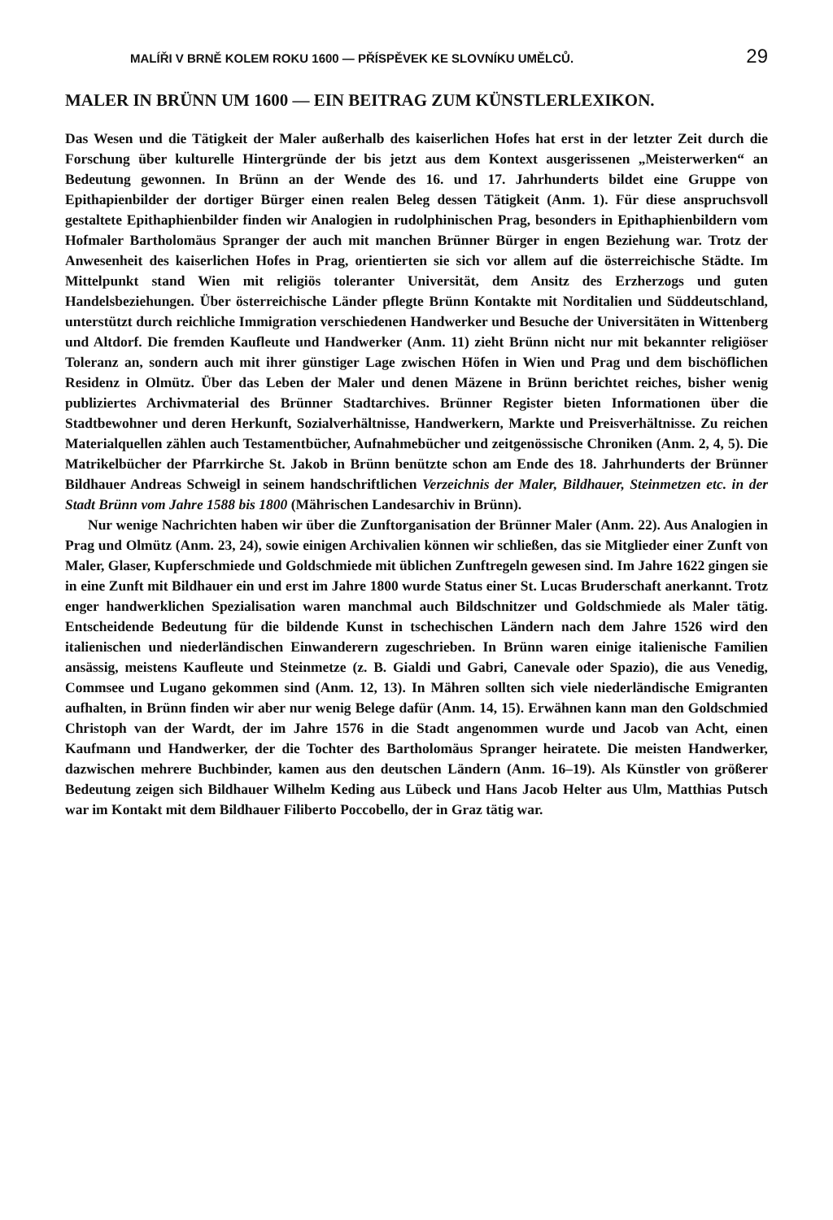MALÍŘI V BRNĚ KOLEM ROKU 1600 — PŘÍSPĚVEK KE SLOVNÍKU UMĚLCŮ. 29
MALER IN BRÜNN UM 1600 — EIN BEITRAG ZUM KÜNSTLERLEXIKON.
Das Wesen und die Tätigkeit der Maler außerhalb des kaiserlichen Hofes hat erst in der letzter Zeit durch die Forschung über kulturelle Hintergründe der bis jetzt aus dem Kontext ausgerissenen „Meisterwerken“ an Bedeutung gewonnen. In Brünn an der Wende des 16. und 17. Jahrhunderts bildet eine Gruppe von Epithapienbilder der dortiger Bürger einen realen Beleg dessen Tätigkeit (Anm. 1). Für diese anspruchsvoll gestaltete Epithaphienbilder finden wir Analogien in rudolphinischen Prag, besonders in Epithaphienbildern vom Hofmaler Bartholomäus Spranger der auch mit manchen Brünner Bürger in engen Beziehung war. Trotz der Anwesenheit des kaiserlichen Hofes in Prag, orientierten sie sich vor allem auf die österreichische Städte. Im Mittelpunkt stand Wien mit religiös toleranter Universität, dem Ansitz des Erzherzogs und guten Handelsbeziehungen. Über österreichische Länder pflegte Brünn Kontakte mit Norditalien und Süddeutschland, unterstützt durch reichliche Immigration verschiedenen Handwerker und Besuche der Universitäten in Wittenberg und Altdorf. Die fremden Kaufleute und Handwerker (Anm. 11) zieht Brünn nicht nur mit bekannter religiöser Toleranz an, sondern auch mit ihrer günstiger Lage zwischen Höfen in Wien und Prag und dem bischöflichen Residenz in Olmütz. Über das Leben der Maler und denen Mäzene in Brünn berichtet reiches, bisher wenig publiziertes Archivmaterial des Brünner Stadtarchives. Brünner Register bieten Informationen über die Stadtbewohner und deren Herkunft, Sozialverhältnisse, Handwerkern, Markte und Preisverhältnisse. Zu reichen Materialquellen zählen auch Testamentbücher, Aufnahmebücher und zeitgenössische Chroniken (Anm. 2, 4, 5). Die Matrikelbücher der Pfarrkirche St. Jakob in Brünn benützte schon am Ende des 18. Jahrhunderts der Brünner Bildhauer Andreas Schweigl in seinem handschriftlichen Verzeichnis der Maler, Bildhauer, Steinmetzen etc. in der Stadt Brünn vom Jahre 1588 bis 1800 (Mährischen Landesarchiv in Brünn).
Nur wenige Nachrichten haben wir über die Zunftorganisation der Brünner Maler (Anm. 22). Aus Analogien in Prag und Olmütz (Anm. 23, 24), sowie einigen Archivalien können wir schließen, das sie Mitglieder einer Zunft von Maler, Glaser, Kupferschmiede und Goldschmiede mit üblichen Zunftregeln gewesen sind. Im Jahre 1622 gingen sie in eine Zunft mit Bildhauer ein und erst im Jahre 1800 wurde Status einer St. Lucas Bruderschaft anerkannt. Trotz enger handwerklichen Spezialisation waren manchmal auch Bildschnitzer und Goldschmiede als Maler tätig. Entscheidende Bedeutung für die bildende Kunst in tschechischen Ländern nach dem Jahre 1526 wird den italienischen und niederländischen Einwanderern zugeschrieben. In Brünn waren einige italienische Familien ansässig, meistens Kaufleute und Steinmetze (z. B. Gialdi und Gabri, Canevale oder Spazio), die aus Venedig, Commsee und Lugano gekommen sind (Anm. 12, 13). In Mähren sollten sich viele niederländische Emigranten aufhalten, in Brünn finden wir aber nur wenig Belege dafür (Anm. 14, 15). Erwähnen kann man den Goldschmied Christoph van der Wardt, der im Jahre 1576 in die Stadt angenommen wurde und Jacob van Acht, einen Kaufmann und Handwerker, der die Tochter des Bartholomäus Spranger heiratete. Die meisten Handwerker, dazwischen mehrere Buchbinder, kamen aus den deutschen Ländern (Anm. 16–19). Als Künstler von größerer Bedeutung zeigen sich Bildhauer Wilhelm Keding aus Lübeck und Hans Jacob Helter aus Ulm, Matthias Putsch war im Kontakt mit dem Bildhauer Filiberto Poccobello, der in Graz tätig war.